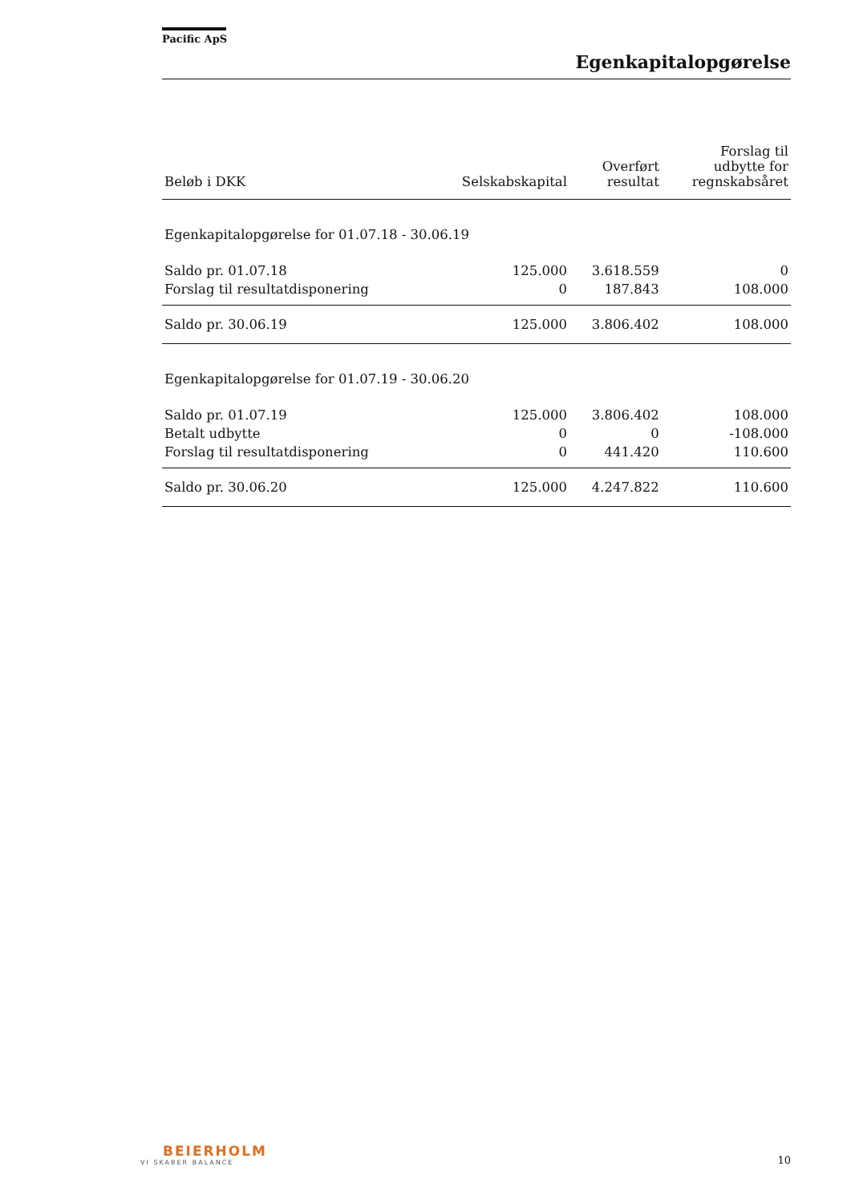Pacific ApS
Egenkapitalopgørelse
| Beløb i DKK | Selskabskapital | Overført resultat | Forslag til udbytte for regnskabsåret |
| --- | --- | --- | --- |
| Egenkapitalopgørelse for 01.07.18 - 30.06.19 | | | |
| Saldo pr. 01.07.18 | 125.000 | 3.618.559 | 0 |
| Forslag til resultatdisponering | 0 | 187.843 | 108.000 |
| Saldo pr. 30.06.19 | 125.000 | 3.806.402 | 108.000 |
| Egenkapitalopgørelse for 01.07.19 - 30.06.20 | | | |
| Saldo pr. 01.07.19 | 125.000 | 3.806.402 | 108.000 |
| Betalt udbytte | 0 | 0 | -108.000 |
| Forslag til resultatdisponering | 0 | 441.420 | 110.600 |
| Saldo pr. 30.06.20 | 125.000 | 4.247.822 | 110.600 |
BEIERHOLM
VI SKABER BALANCE
10